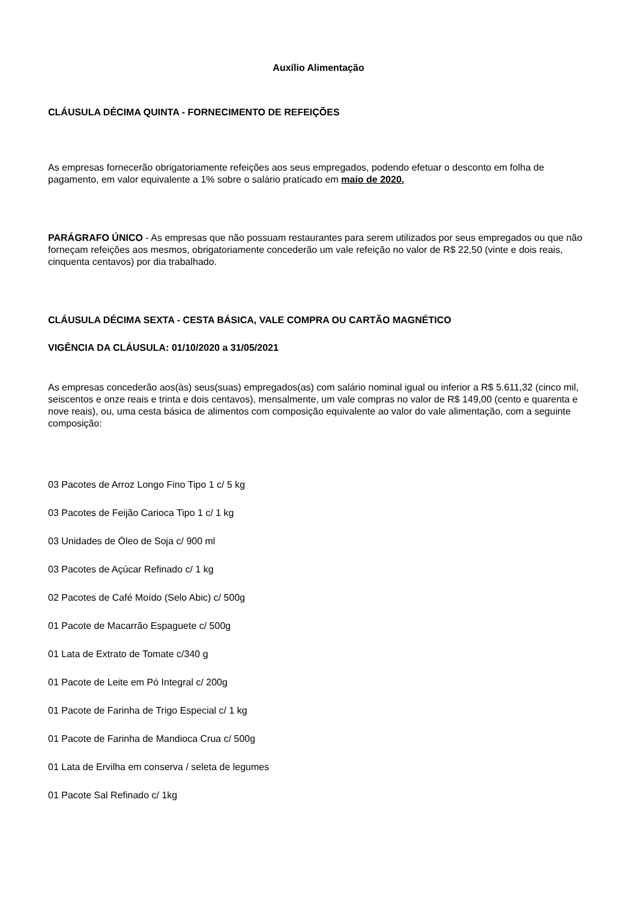Auxílio Alimentação
CLÁUSULA DÉCIMA QUINTA - FORNECIMENTO DE REFEIÇÕES
As empresas fornecerão obrigatoriamente refeições aos seus empregados, podendo efetuar o desconto em folha de pagamento, em valor equivalente a 1% sobre o salário praticado em maio de 2020.
PARÁGRAFO ÚNICO - As empresas que não possuam restaurantes para serem utilizados por seus empregados ou que não forneçam refeições aos mesmos, obrigatoriamente concederão um vale refeição no valor de R$ 22,50 (vinte e dois reais, cinquenta centavos) por dia trabalhado.
CLÁUSULA DÉCIMA SEXTA - CESTA BÁSICA, VALE COMPRA OU CARTÃO MAGNÉTICO
VIGÊNCIA DA CLÁUSULA: 01/10/2020 a 31/05/2021
As empresas concederão aos(às) seus(suas) empregados(as) com salário nominal igual ou inferior a R$ 5.611,32 (cinco mil, seiscentos e onze reais e trinta e dois centavos), mensalmente, um vale compras no valor de R$ 149,00 (cento e quarenta e nove reais), ou, uma cesta básica de alimentos com composição equivalente ao valor do vale alimentação, com a seguinte composição:
03 Pacotes de Arroz Longo Fino Tipo 1 c/ 5 kg
03 Pacotes de Feijão Carioca Tipo 1 c/ 1 kg
03 Unidades de Óleo de Soja c/ 900 ml
03 Pacotes de Açúcar Refinado c/ 1 kg
02 Pacotes de Café Moído (Selo Abic) c/ 500g
01 Pacote de Macarrão Espaguete c/ 500g
01 Lata de Extrato de Tomate c/340 g
01 Pacote de Leite em Pó Integral c/ 200g
01 Pacote de Farinha de Trigo Especial c/ 1 kg
01 Pacote de Farinha de Mandioca Crua c/ 500g
01 Lata de Ervilha em conserva / seleta de legumes
01 Pacote Sal Refinado c/ 1kg